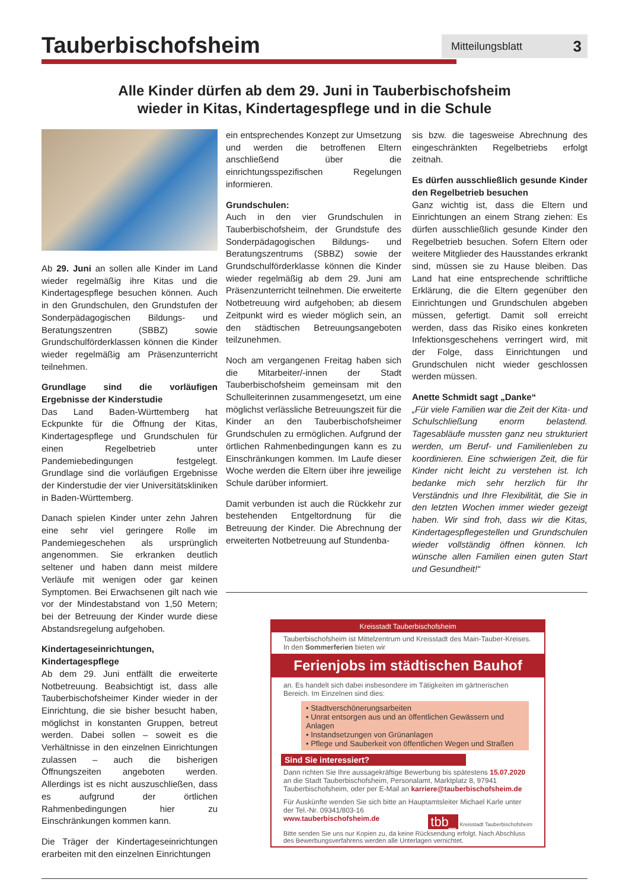Tauberbischofsheim
Mitteilungsblatt 3
Alle Kinder dürfen ab dem 29. Juni in Tauberbischofsheim
wieder in Kitas, Kindertagespflege und in die Schule
Ab 29. Juni an sollen alle Kinder im Land wieder regelmäßig ihre Kitas und die Kindertagespflege besuchen können. Auch in den Grundschulen, den Grundstufen der Sonderpädagogischen Bildungs- und Beratungszentren (SBBZ) sowie Grundschulförderklassen können die Kinder wieder regelmäßig am Präsenzunterricht teilnehmen.
Grundlage sind die vorläufigen Ergebnisse der Kinderstudie
Das Land Baden-Württemberg hat Eckpunkte für die Öffnung der Kitas, Kindertagespflege und Grundschulen für einen Regelbetrieb unter Pandemiebedingungen festgelegt. Grundlage sind die vorläufigen Ergebnisse der Kinderstudie der vier Universitätskliniken in Baden-Württemberg.
Danach spielen Kinder unter zehn Jahren eine sehr viel geringere Rolle im Pandemiegeschehen als ursprünglich angenommen. Sie erkranken deutlich seltener und haben dann meist mildere Verläufe mit wenigen oder gar keinen Symptomen. Bei Erwachsenen gilt nach wie vor der Mindestabstand von 1,50 Metern; bei der Betreuung der Kinder wurde diese Abstandsregelung aufgehoben.
Kindertageseinrichtungen, Kindertagespflege
Ab dem 29. Juni entfällt die erweiterte Notbetreuung. Beabsichtigt ist, dass alle Tauberbischofsheimer Kinder wieder in der Einrichtung, die sie bisher besucht haben, möglichst in konstanten Gruppen, betreut werden. Dabei sollen – soweit es die Verhältnisse in den einzelnen Einrichtungen zulassen – auch die bisherigen Öffnungszeiten angeboten werden. Allerdings ist es nicht auszuschließen, dass es aufgrund der örtlichen Rahmenbedingungen hier zu Einschränkungen kommen kann.
Die Träger der Kindertageseinrichtungen erarbeiten mit den einzelnen Einrichtungen
ein entsprechendes Konzept zur Umsetzung und werden die betroffenen Eltern anschließend über die einrichtungsspezifischen Regelungen informieren.
Grundschulen:
Auch in den vier Grundschulen in Tauberbischofsheim, der Grundstufe des Sonderpädagogischen Bildungs- und Beratungszentrums (SBBZ) sowie der Grundschulförderklasse können die Kinder wieder regelmäßig ab dem 29. Juni am Präsenzunterricht teilnehmen. Die erweiterte Notbetreuung wird aufgehoben; ab diesem Zeitpunkt wird es wieder möglich sein, an den städtischen Betreuungsangeboten teilzunehmen.
Noch am vergangenen Freitag haben sich die Mitarbeiter/-innen der Stadt Tauberbischofsheim gemeinsam mit den Schulleiterinnen zusammengesetzt, um eine möglichst verlässliche Betreuungszeit für die Kinder an den Tauberbischofsheimer Grundschulen zu ermöglichen. Aufgrund der örtlichen Rahmenbedingungen kann es zu Einschränkungen kommen. Im Laufe dieser Woche werden die Eltern über ihre jeweilige Schule darüber informiert.
Damit verbunden ist auch die Rückkehr zur bestehenden Entgeltordnung für die Betreuung der Kinder. Die Abrechnung der erweiterten Notbetreuung auf Stundenba-
sis bzw. die tagesweise Abrechnung des eingeschränkten Regelbetriebs erfolgt zeitnah.
Es dürfen ausschließlich gesunde Kinder den Regelbetrieb besuchen
Ganz wichtig ist, dass die Eltern und Einrichtungen an einem Strang ziehen: Es dürfen ausschließlich gesunde Kinder den Regelbetrieb besuchen. Sofern Eltern oder weitere Mitglieder des Hausstandes erkrankt sind, müssen sie zu Hause bleiben. Das Land hat eine entsprechende schriftliche Erklärung, die die Eltern gegenüber den Einrichtungen und Grundschulen abgeben müssen, gefertigt. Damit soll erreicht werden, dass das Risiko eines konkreten Infektionsgeschehens verringert wird, mit der Folge, dass Einrichtungen und Grundschulen nicht wieder geschlossen werden müssen.
Anette Schmidt sagt „Danke“
„Für viele Familien war die Zeit der Kita- und Schulschließung enorm belastend. Tagesabläufe mussten ganz neu strukturiert werden, um Beruf- und Familienleben zu koordinieren. Eine schwierigen Zeit, die für Kinder nicht leicht zu verstehen ist. Ich bedanke mich sehr herzlich für Ihr Verständnis und Ihre Flexibilität, die Sie in den letzten Wochen immer wieder gezeigt haben. Wir sind froh, dass wir die Kitas, Kindertagespflegestellen und Grundschulen wieder vollständig öffnen können. Ich wünsche allen Familien einen guten Start und Gesundheit!“
Kreisstadt Tauberbischofsheim
Tauberbischofsheim ist Mittelzentrum und Kreisstadt des Main-Tauber-Kreises. In den Sommerferien bieten wir
Ferienjobs im städtischen Bauhof
an. Es handelt sich dabei insbesondere im Tätigkeiten im gärtnerischen Bereich. Im Einzelnen sind dies:
• Stadtverschönerungsarbeiten
• Unrat entsorgen aus und an öffentlichen Gewässern und Anlagen
• Instandsetzungen von Grünanlagen
• Pflege und Sauberkeit von öffentlichen Wegen und Straßen
Sind Sie interessiert?
Dann richten Sie Ihre aussagekräftige Bewerbung bis spätestens 15.07.2020 an die Stadt Tauberbischofsheim, Personalamt, Marktplatz 8, 97941 Tauberbischofsheim, oder per E-Mail an karriere@tauberbischofsheim.de
Für Auskünfte wenden Sie sich bitte an Hauptamtsleiter Michael Karle unter der Tel.-Nr. 09341/803-16
www.tauberbischofsheim.de tbb_ Kreisstadt Tauberbischofsheim
Bitte senden Sie uns nur Kopien zu, da keine Rücksendung erfolgt. Nach Abschluss des Bewerbungsverfahrens werden alle Unterlagen vernichtet.